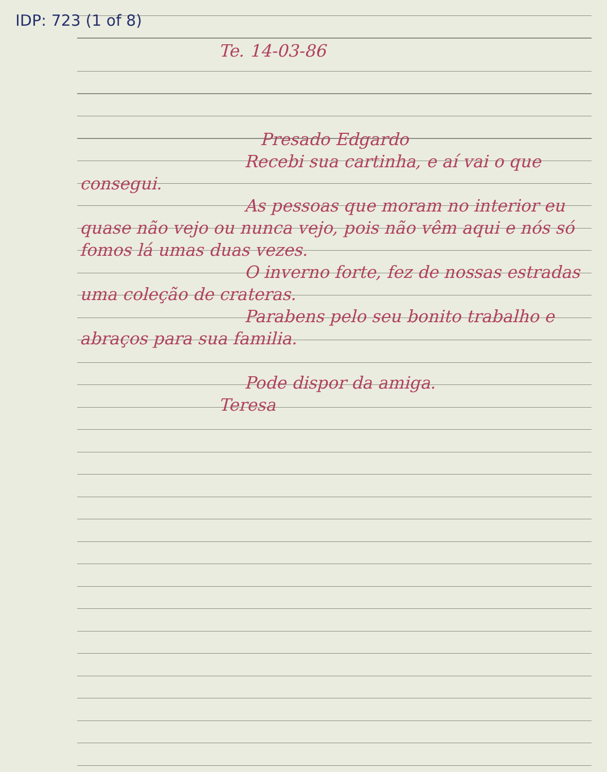IDP: 723 (1 of 8)
Te. 14-03-86
Presado Edgardo
Recebi sua cartinha, e aí vai o que consegui.
As pessoas que moram no interior eu quase não vejo ou nunca vejo, pois não vêm aqui e nós só fomos lá umas duas vezes.
O inverno forte, fez de nossas estradas uma coleção de crateras.
Parabens pelo seu bonito trabalho e abraços para sua familia.
Pode dispor da amiga.
Teresa